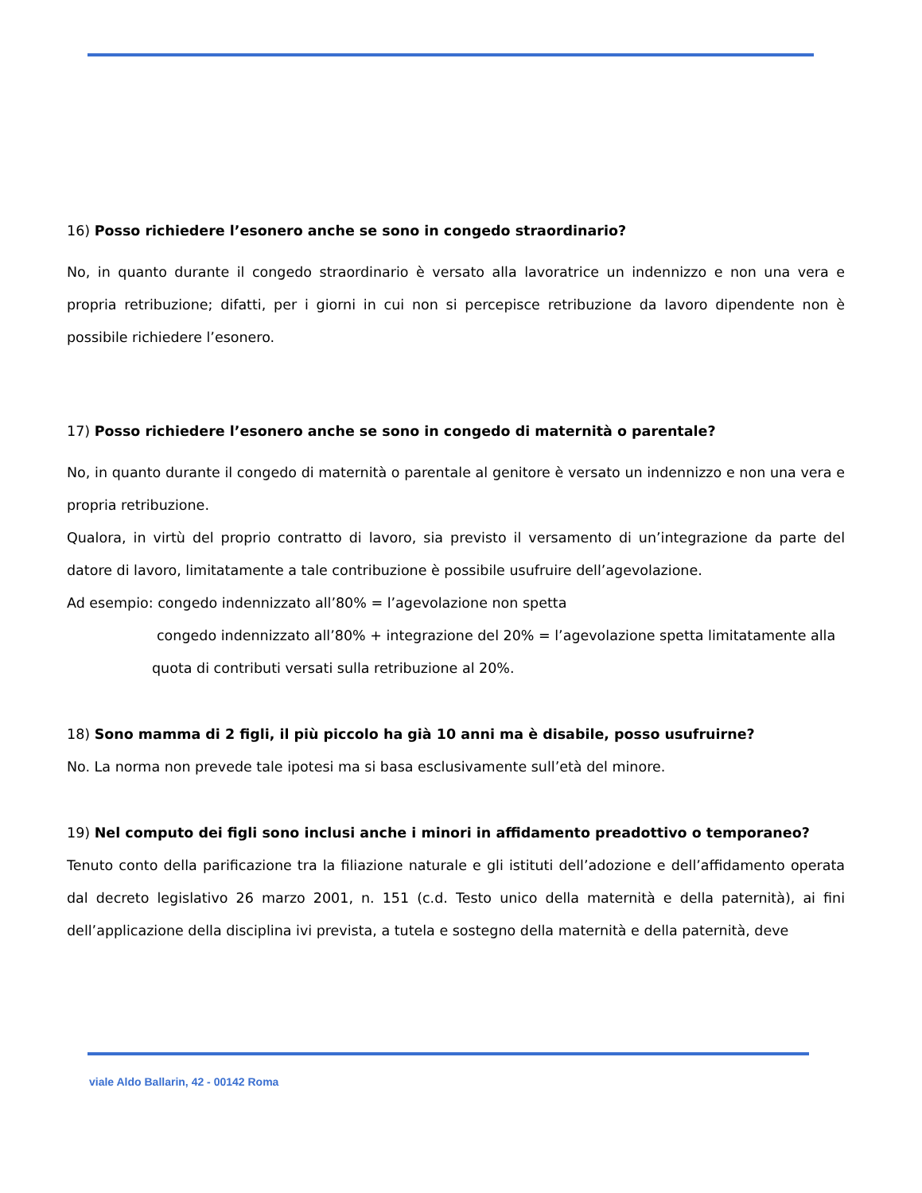16) Posso richiedere l’esonero anche se sono in congedo straordinario?
No, in quanto durante il congedo straordinario è versato alla lavoratrice un indennizzo e non una vera e propria retribuzione; difatti, per i giorni in cui non si percepisce retribuzione da lavoro dipendente non è possibile richiedere l’esonero.
17) Posso richiedere l’esonero anche se sono in congedo di maternità o parentale?
No, in quanto durante il congedo di maternità o parentale al genitore è versato un indennizzo e non una vera e propria retribuzione.
Qualora, in virtù del proprio contratto di lavoro, sia previsto il versamento di un’integrazione da parte del datore di lavoro, limitatamente a tale contribuzione è possibile usufruire dell’agevolazione.
Ad esempio: congedo indennizzato all’80% = l’agevolazione non spetta
congedo indennizzato all’80% + integrazione del 20% = l’agevolazione spetta limitatamente alla
quota di contributi versati sulla retribuzione al 20%.
18) Sono mamma di 2 figli, il più piccolo ha già 10 anni ma è disabile, posso usufruirne?
No. La norma non prevede tale ipotesi ma si basa esclusivamente sull’età del minore.
19) Nel computo dei figli sono inclusi anche i minori in affidamento preadottivo o temporaneo?
Tenuto conto della parificazione tra la filiazione naturale e gli istituti dell’adozione e dell’affidamento operata dal decreto legislativo 26 marzo 2001, n. 151 (c.d. Testo unico della maternità e della paternità), ai fini dell’applicazione della disciplina ivi prevista, a tutela e sostegno della maternità e della paternità, deve
viale Aldo Ballarin, 42 - 00142 Roma